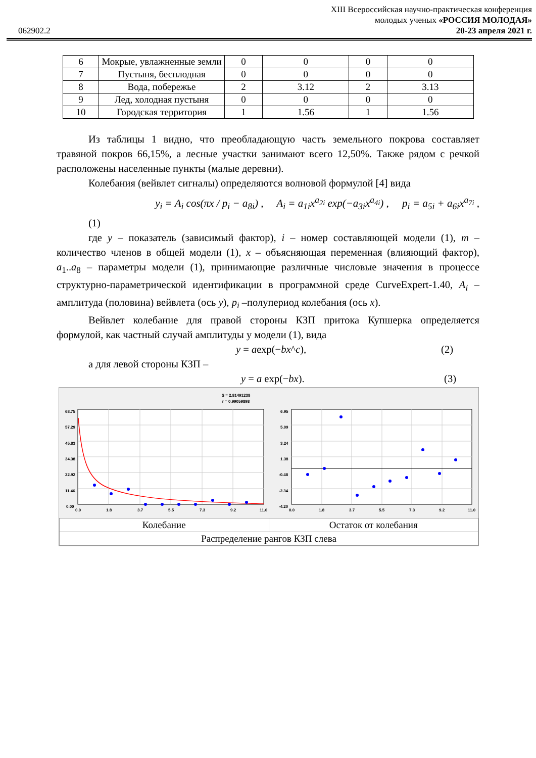062902.2
XIII Всероссийская научно-практическая конференция
молодых ученых «РОССИЯ МОЛОДАЯ»
20-23 апреля 2021 г.
| 6 | Мокрые, увлажненные земли | 0 | 0 | 0 | 0 |
| 7 | Пустыня, бесплодная | 0 | 0 | 0 | 0 |
| 8 | Вода, побережье | 2 | 3.12 | 2 | 3.13 |
| 9 | Лед, холодная пустыня | 0 | 0 | 0 | 0 |
| 10 | Городская территория | 1 | 1.56 | 1 | 1.56 |
Из таблицы 1 видно, что преобладающую часть земельного покрова составляет травяной покров 66,15%, а лесные участки занимают всего 12,50%. Также рядом с речкой расположены населенные пункты (малые деревни).
Колебания (вейвлет сигналы) определяются волновой формулой [4] вида
y<sub>i</sub> = A<sub>i</sub> cos(πx / p<sub>i</sub> − a<sub>8i</sub>) , A<sub>i</sub> = a<sub>1i</sub>x<sup>a<sub>2i</sub></sup> exp(−a<sub>3i</sub>x<sup>a<sub>4i</sub></sup>) , p<sub>i</sub> = a<sub>5i</sub> + a<sub>6i</sub>x<sup>a<sub>7i</sub></sup> ,
(1)
где y – показатель (зависимый фактор), i – номер составляющей модели (1), m – количество членов в общей модели (1), x – объясняющая переменная (влияющий фактор), a<sub>1</sub>..a<sub>8</sub> – параметры модели (1), принимающие различные числовые значения в процессе структурно-параметрической идентификации в программной среде CurveExpert-1.40, A<sub>i</sub> – амплитуда (половина) вейвлета (ось y), p<sub>i</sub> –полупериод колебания (ось x).
Вейвлет колебание для правой стороны КЗП притока Купшерка определяется формулой, как частный случай амплитуды у модели (1), вида
y = aexp(−bx^c), (2)
а для левой стороны КЗП –
y = a exp(−bx). (3)
S = 2.81491238
r = 0.99059898
68.75
57.29
45.83
34.38
22.92
11.46
0.00
0.0
1.8
3.7
5.5
7.3
9.2
11.0
6.95
5.09
3.24
1.38
-0.48
-2.34
-4.20
0.0
1.8
3.7
5.5
7.3
9.2
11.0
| Колебание | Остаток от колебания |
| Распределение рангов КЗП слева | |